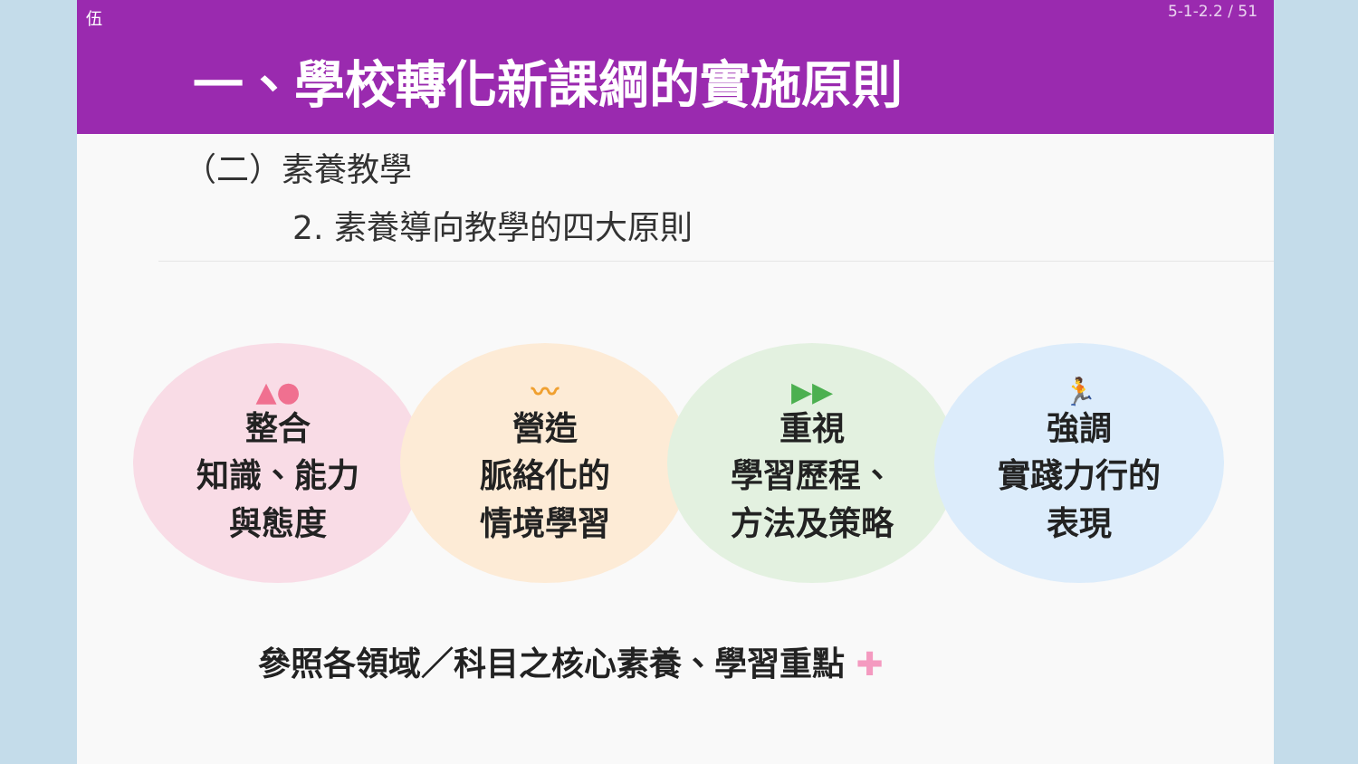伍 5-1-2.2 / 51
一、學校轉化新課綱的實施原則
（二）素養教學
2. 素養導向教學的四大原則
▲●
整合
知識、能力
與態度
〰
營造
脈絡化的
情境學習
▶▶
重視
學習歷程、
方法及策略
🏃
強調
實踐力行的
表現
參照各領域／科目之核心素養、學習重點 ✚